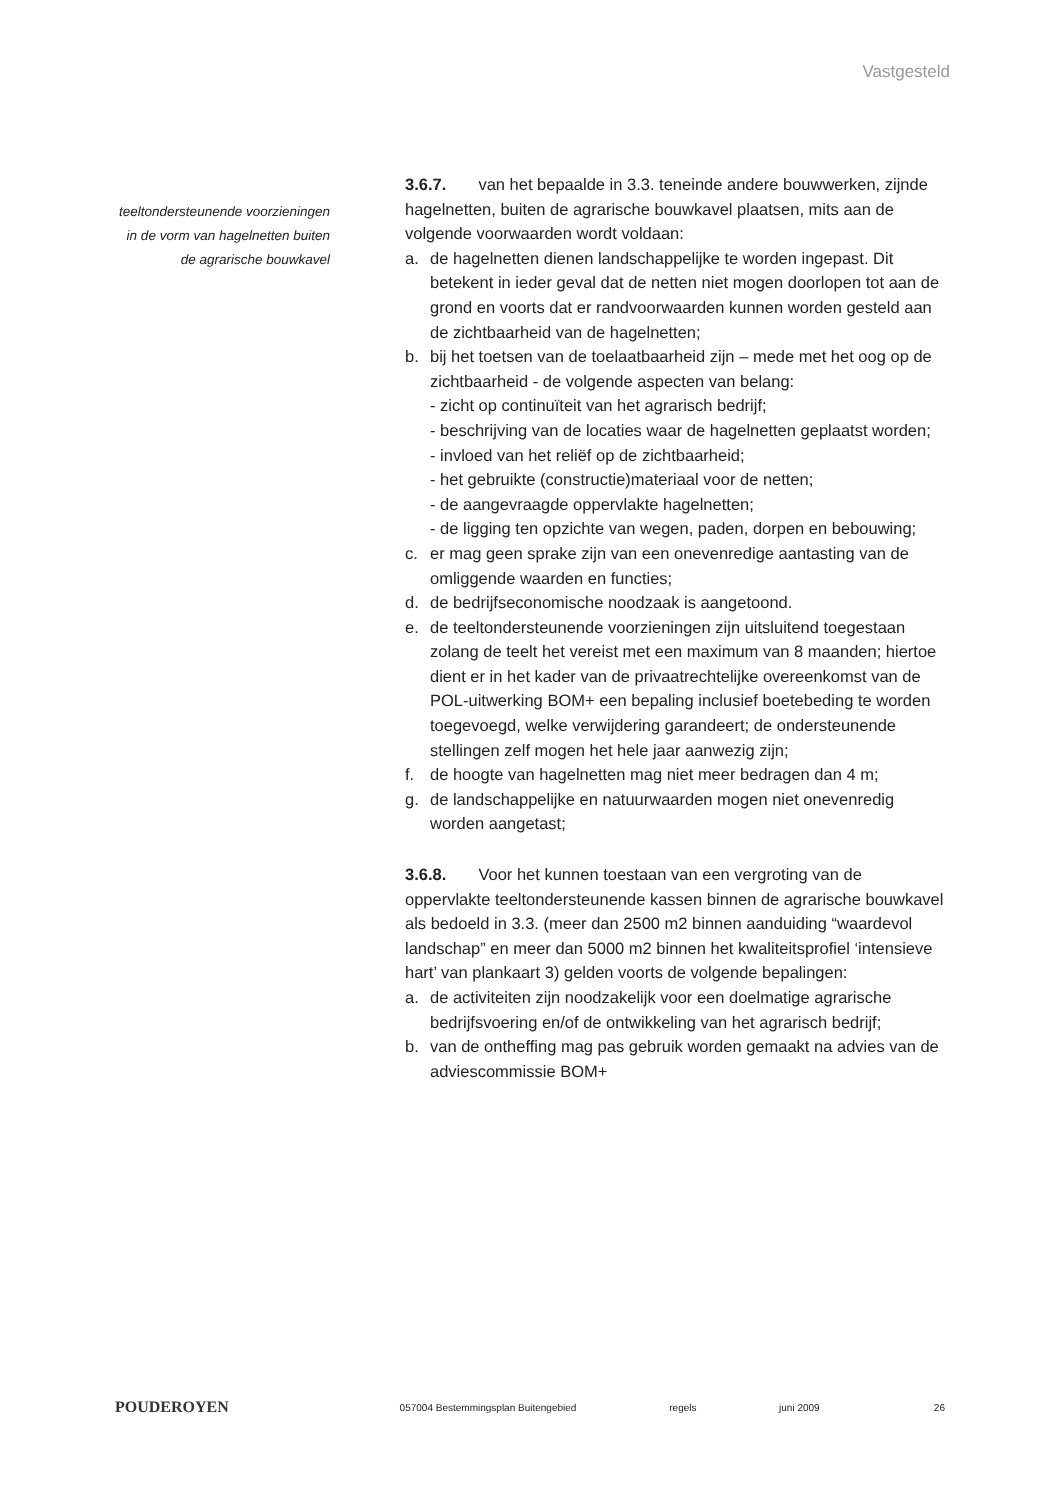Vastgesteld
teeltondersteunende voorzieningen
in de vorm van hagelnetten buiten
de agrarische bouwkavel
3.6.7. van het bepaalde in 3.3. teneinde andere bouwwerken, zijnde hagelnetten, buiten de agrarische bouwkavel plaatsen, mits aan de volgende voorwaarden wordt voldaan:
a. de hagelnetten dienen landschappelijke te worden ingepast. Dit betekent in ieder geval dat de netten niet mogen doorlopen tot aan de grond en voorts dat er randvoorwaarden kunnen worden gesteld aan de zichtbaarheid van de hagelnetten;
b. bij het toetsen van de toelaatbaarheid zijn – mede met het oog op de zichtbaarheid - de volgende aspecten van belang:
- zicht op continuïteit van het agrarisch bedrijf;
- beschrijving van de locaties waar de hagelnetten geplaatst worden;
- invloed van het reliëf op de zichtbaarheid;
- het gebruikte (constructie)materiaal voor de netten;
- de aangevraagde oppervlakte hagelnetten;
- de ligging ten opzichte van wegen, paden, dorpen en bebouwing;
c. er mag geen sprake zijn van een onevenredige aantasting van de omliggende waarden en functies;
d. de bedrijfseconomische noodzaak is aangetoond.
e. de teeltondersteunende voorzieningen zijn uitsluitend toegestaan zolang de teelt het vereist met een maximum van 8 maanden; hiertoe dient er in het kader van de privaatrechtelijke overeenkomst van de POL-uitwerking BOM+ een bepaling inclusief boetebeding te worden toegevoegd, welke verwijdering garandeert; de ondersteunende stellingen zelf mogen het hele jaar aanwezig zijn;
f. de hoogte van hagelnetten mag niet meer bedragen dan 4 m;
g. de landschappelijke en natuurwaarden mogen niet onevenredig worden aangetast;
3.6.8. Voor het kunnen toestaan van een vergroting van de oppervlakte teeltondersteunende kassen binnen de agrarische bouwkavel als bedoeld in 3.3. (meer dan 2500 m2 binnen aanduiding “waardevol landschap” en meer dan 5000 m2 binnen het kwaliteitsprofiel ‘intensieve hart’ van plankaart 3) gelden voorts de volgende bepalingen:
a. de activiteiten zijn noodzakelijk voor een doelmatige agrarische bedrijfsvoering en/of de ontwikkeling van het agrarisch bedrijf;
b. van de ontheffing mag pas gebruik worden gemaakt na advies van de adviescommissie BOM+
POUDEROYEN
057004 Bestemmingsplan Buitengebied regels juni 2009 26